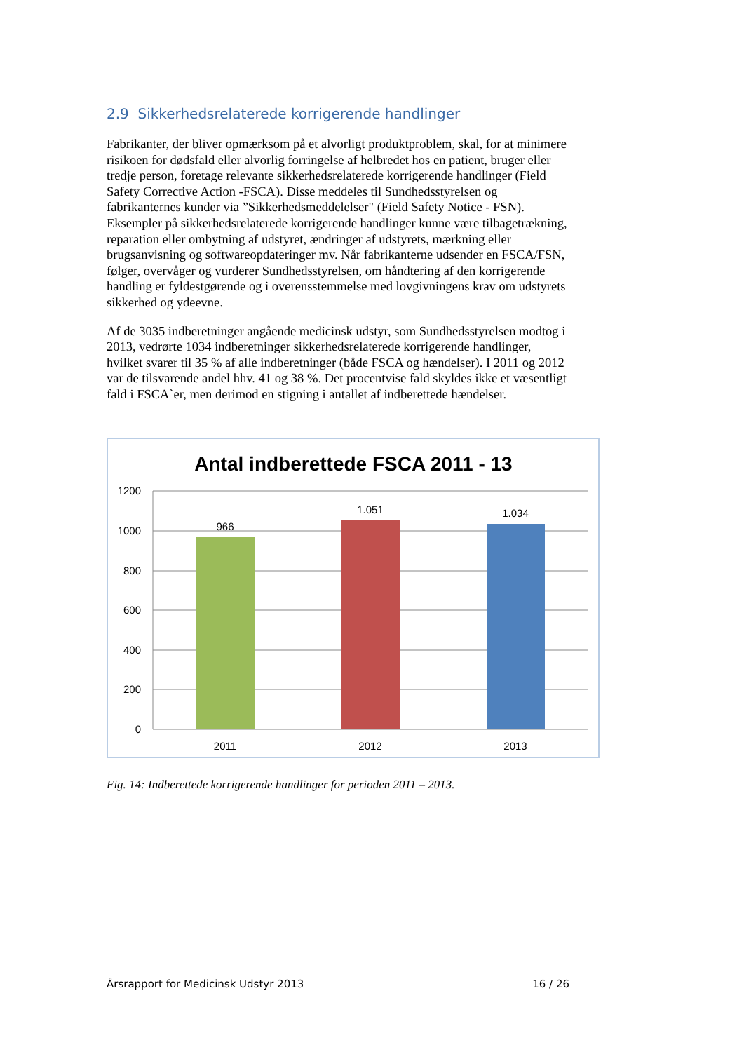2.9 Sikkerhedsrelaterede korrigerende handlinger
Fabrikanter, der bliver opmærksom på et alvorligt produktproblem, skal, for at minimere risikoen for dødsfald eller alvorlig forringelse af helbredet hos en patient, bruger eller tredje person, foretage relevante sikkerhedsrelaterede korrigerende handlinger (Field Safety Corrective Action -FSCA). Disse meddeles til Sundhedsstyrelsen og fabrikanternes kunder via ”Sikkerhedsmeddelelser" (Field Safety Notice - FSN). Eksempler på sikkerhedsrelaterede korrigerende handlinger kunne være tilbagetrækning, reparation eller ombytning af udstyret, ændringer af udstyrets, mærkning eller brugsanvisning og softwareopdateringer mv. Når fabrikanterne udsender en FSCA/FSN, følger, overvåger og vurderer Sundhedsstyrelsen, om håndtering af den korrigerende handling er fyldestgørende og i overensstemmelse med lovgivningens krav om udstyrets sikkerhed og ydeevne.
Af de 3035 indberetninger angående medicinsk udstyr, som Sundhedsstyrelsen modtog i 2013, vedrørte 1034 indberetninger sikkerhedsrelaterede korrigerende handlinger, hvilket svarer til 35 % af alle indberetninger (både FSCA og hændelser). I 2011 og 2012 var de tilsvarende andel hhv. 41 og 38 %. Det procentvise fald skyldes ikke et væsentligt fald i FSCA`er, men derimod en stigning i antallet af indberettede hændelser.
Antal indberettede FSCA 2011 - 13
1200
1000
800
600
400
200
0
966
1.051
1.034
2011
2012
2013
Fig. 14: Indberettede korrigerende handlinger for perioden 2011 – 2013.
Årsrapport for Medicinsk Udstyr 2013 16 / 26